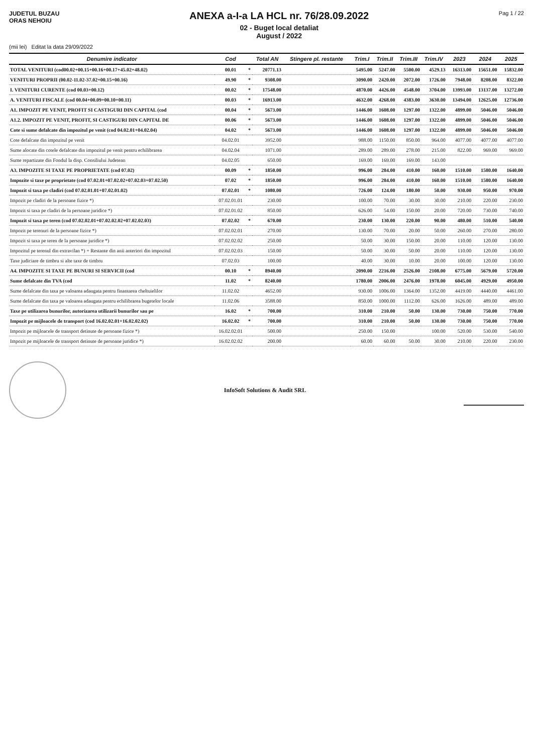JUDETUL BUZAU
ORAS NEHOIU
ANEXA a-I-a LA HCL nr. 76/28.09.2022
02 - Buget local detaliat
August / 2022
Pag 1 / 22
(mii lei) Editat la data 29/09/2022
| Denumire indicator | Cod | | Total AN | Stingere pl. restante | Trim.I | Trim.II | Trim.III | Trim.IV | 2023 | 2024 | 2025 |
| --- | --- | --- | --- | --- | --- | --- | --- | --- | --- | --- | --- |
| TOTAL VENITURI (cod00.02+00.15+00.16+00.17+45.02+48.02) | 00.01 | * | 20771.13 | | 5495.00 | 5247.00 | 5500.00 | 4529.13 | 16313.00 | 15651.00 | 15832.00 |
| VENITURI PROPRII (00.02-11.02-37.02+00.15+00.16) | 49.90 | * | 9308.00 | | 3090.00 | 2420.00 | 2072.00 | 1726.00 | 7948.00 | 8208.00 | 8322.00 |
| I. VENITURI CURENTE (cod 00.03+00.12) | 00.02 | * | 17548.00 | | 4870.00 | 4426.00 | 4548.00 | 3704.00 | 13993.00 | 13137.00 | 13272.00 |
| A. VENITURI FISCALE (cod 00.04+00.09+00.10+00.11) | 00.03 | * | 16913.00 | | 4632.00 | 4268.00 | 4383.00 | 3630.00 | 13494.00 | 12625.00 | 12736.00 |
| A1. IMPOZIT PE VENIT, PROFIT SI CASTIGURI DIN CAPITAL (cod | 00.04 | * | 5673.00 | | 1446.00 | 1608.00 | 1297.00 | 1322.00 | 4899.00 | 5046.00 | 5046.00 |
| A1.2. IMPOZIT PE VENIT, PROFIT, SI CASTIGURI DIN CAPITAL DE | 00.06 | * | 5673.00 | | 1446.00 | 1608.00 | 1297.00 | 1322.00 | 4899.00 | 5046.00 | 5046.00 |
| Cote si sume defalcate din impozitul pe venit (cod 04.02.01+04.02.04) | 04.02 | * | 5673.00 | | 1446.00 | 1608.00 | 1297.00 | 1322.00 | 4899.00 | 5046.00 | 5046.00 |
| Cote defalcate din impozitul pe venit | 04.02.01 | | 3952.00 | | 988.00 | 1150.00 | 850.00 | 964.00 | 4077.00 | 4077.00 | 4077.00 |
| Sume alocate din cotele defalcate din impozitul pe venit pentru echilibrarea | 04.02.04 | | 1071.00 | | 289.00 | 289.00 | 278.00 | 215.00 | 822.00 | 969.00 | 969.00 |
| Sume repartizate din Fondul la disp. Consiliului Judetean | 04.02.05 | | 650.00 | | 169.00 | 169.00 | 169.00 | 143.00 | | | |
| A3. IMPOZITE SI TAXE PE PROPRIETATE (cod 07.02) | 00.09 | * | 1850.00 | | 996.00 | 284.00 | 410.00 | 160.00 | 1510.00 | 1580.00 | 1640.00 |
| Impozite si taxe pe proprietate (cod 07.02.01+07.02.02+07.02.03+07.02.50) | 07.02 | * | 1850.00 | | 996.00 | 284.00 | 410.00 | 160.00 | 1510.00 | 1580.00 | 1640.00 |
| Impozit si taxa pe cladiri (cod 07.02.01.01+07.02.01.02) | 07.02.01 | * | 1080.00 | | 726.00 | 124.00 | 180.00 | 50.00 | 930.00 | 950.00 | 970.00 |
| Impozit pe cladiri de la persoane fizice *) | 07.02.01.01 | | 230.00 | | 100.00 | 70.00 | 30.00 | 30.00 | 210.00 | 220.00 | 230.00 |
| Impozit si taxa pe cladiri de la persoane juridice *) | 07.02.01.02 | | 850.00 | | 626.00 | 54.00 | 150.00 | 20.00 | 720.00 | 730.00 | 740.00 |
| Impozit si taxa pe teren (cod 07.02.02.01+07.02.02.02+07.02.02.03) | 07.02.02 | * | 670.00 | | 230.00 | 130.00 | 220.00 | 90.00 | 480.00 | 510.00 | 540.00 |
| Impozit pe terenuri de la persoane fizice *) | 07.02.02.01 | | 270.00 | | 130.00 | 70.00 | 20.00 | 50.00 | 260.00 | 270.00 | 280.00 |
| Impozit si taxa pe teren de la persoane juridice *) | 07.02.02.02 | | 250.00 | | 50.00 | 30.00 | 150.00 | 20.00 | 110.00 | 120.00 | 130.00 |
| Impozitul pe terenul din extravilan *) + Restante din anii anteriori din impozitul | 07.02.02.03 | | 150.00 | | 50.00 | 30.00 | 50.00 | 20.00 | 110.00 | 120.00 | 130.00 |
| Taxe judiciare de timbru si alte taxe de timbru | 07.02.03 | | 100.00 | | 40.00 | 30.00 | 10.00 | 20.00 | 100.00 | 120.00 | 130.00 |
| A4. IMPOZITE SI TAXE PE BUNURI SI SERVICII (cod | 00.10 | * | 8940.00 | | 2090.00 | 2216.00 | 2526.00 | 2108.00 | 6775.00 | 5679.00 | 5720.00 |
| Sume defalcate din TVA (cod | 11.02 | * | 8240.00 | | 1780.00 | 2006.00 | 2476.00 | 1978.00 | 6045.00 | 4929.00 | 4950.00 |
| Sume defalcate din taxa pe valoarea adaugata pentru finantarea cheltuielilor | 11.02.02 | | 4652.00 | | 930.00 | 1006.00 | 1364.00 | 1352.00 | 4419.00 | 4440.00 | 4461.00 |
| Sume defalcate din taxa pe valoarea adaugata pentru echilibrarea bugetelor locale | 11.02.06 | | 3588.00 | | 850.00 | 1000.00 | 1112.00 | 626.00 | 1626.00 | 489.00 | 489.00 |
| Taxe pe utilizarea bunurilor, autorizarea utilizarii bunurilor sau pe | 16.02 | * | 700.00 | | 310.00 | 210.00 | 50.00 | 130.00 | 730.00 | 750.00 | 770.00 |
| Impozit pe mijloacele de transport (cod 16.02.02.01+16.02.02.02) | 16.02.02 | * | 700.00 | | 310.00 | 210.00 | 50.00 | 130.00 | 730.00 | 750.00 | 770.00 |
| Impozit pe mijloacele de transport detinute de persoane fizice *) | 16.02.02.01 | | 500.00 | | 250.00 | 150.00 | | 100.00 | 520.00 | 530.00 | 540.00 |
| Impozit pe mijloacele de transport detinute de persoane juridice *) | 16.02.02.02 | | 200.00 | | 60.00 | 60.00 | 50.00 | 30.00 | 210.00 | 220.00 | 230.00 |
InfoSoft Solutions & Audit SRL